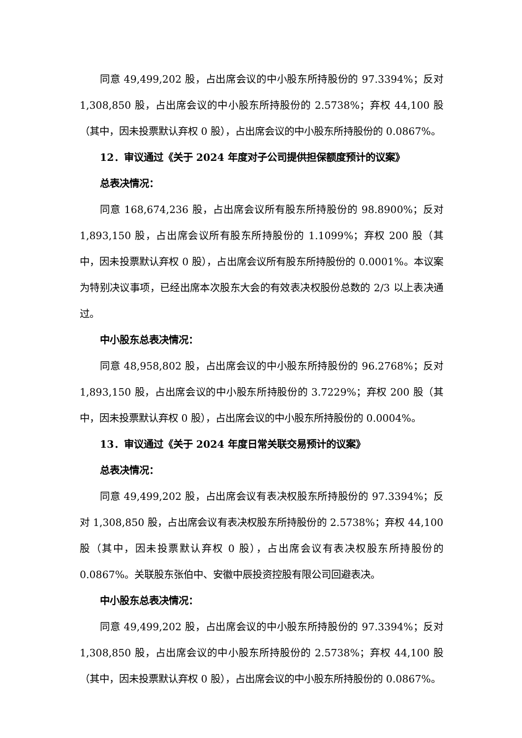同意 49,499,202 股，占出席会议的中小股东所持股份的 97.3394%；反对 1,308,850 股，占出席会议的中小股东所持股份的 2.5738%；弃权 44,100 股（其中，因未投票默认弃权 0 股），占出席会议的中小股东所持股份的 0.0867%。
12．审议通过《关于 2024 年度对子公司提供担保额度预计的议案》
总表决情况：
同意 168,674,236 股，占出席会议所有股东所持股份的 98.8900%；反对 1,893,150 股，占出席会议所有股东所持股份的 1.1099%；弃权 200 股（其中，因未投票默认弃权 0 股），占出席会议所有股东所持股份的 0.0001%。本议案为特别决议事项，已经出席本次股东大会的有效表决权股份总数的 2/3 以上表决通过。
中小股东总表决情况：
同意 48,958,802 股，占出席会议的中小股东所持股份的 96.2768%；反对 1,893,150 股，占出席会议的中小股东所持股份的 3.7229%；弃权 200 股（其中，因未投票默认弃权 0 股），占出席会议的中小股东所持股份的 0.0004%。
13．审议通过《关于 2024 年度日常关联交易预计的议案》
总表决情况：
同意 49,499,202 股，占出席会议有表决权股东所持股份的 97.3394%；反对 1,308,850 股，占出席会议有表决权股东所持股份的 2.5738%；弃权 44,100 股（其中，因未投票默认弃权 0 股），占出席会议有表决权股东所持股份的 0.0867%。关联股东张伯中、安徽中辰投资控股有限公司回避表决。
中小股东总表决情况：
同意 49,499,202 股，占出席会议的中小股东所持股份的 97.3394%；反对 1,308,850 股，占出席会议的中小股东所持股份的 2.5738%；弃权 44,100 股（其中，因未投票默认弃权 0 股），占出席会议的中小股东所持股份的 0.0867%。